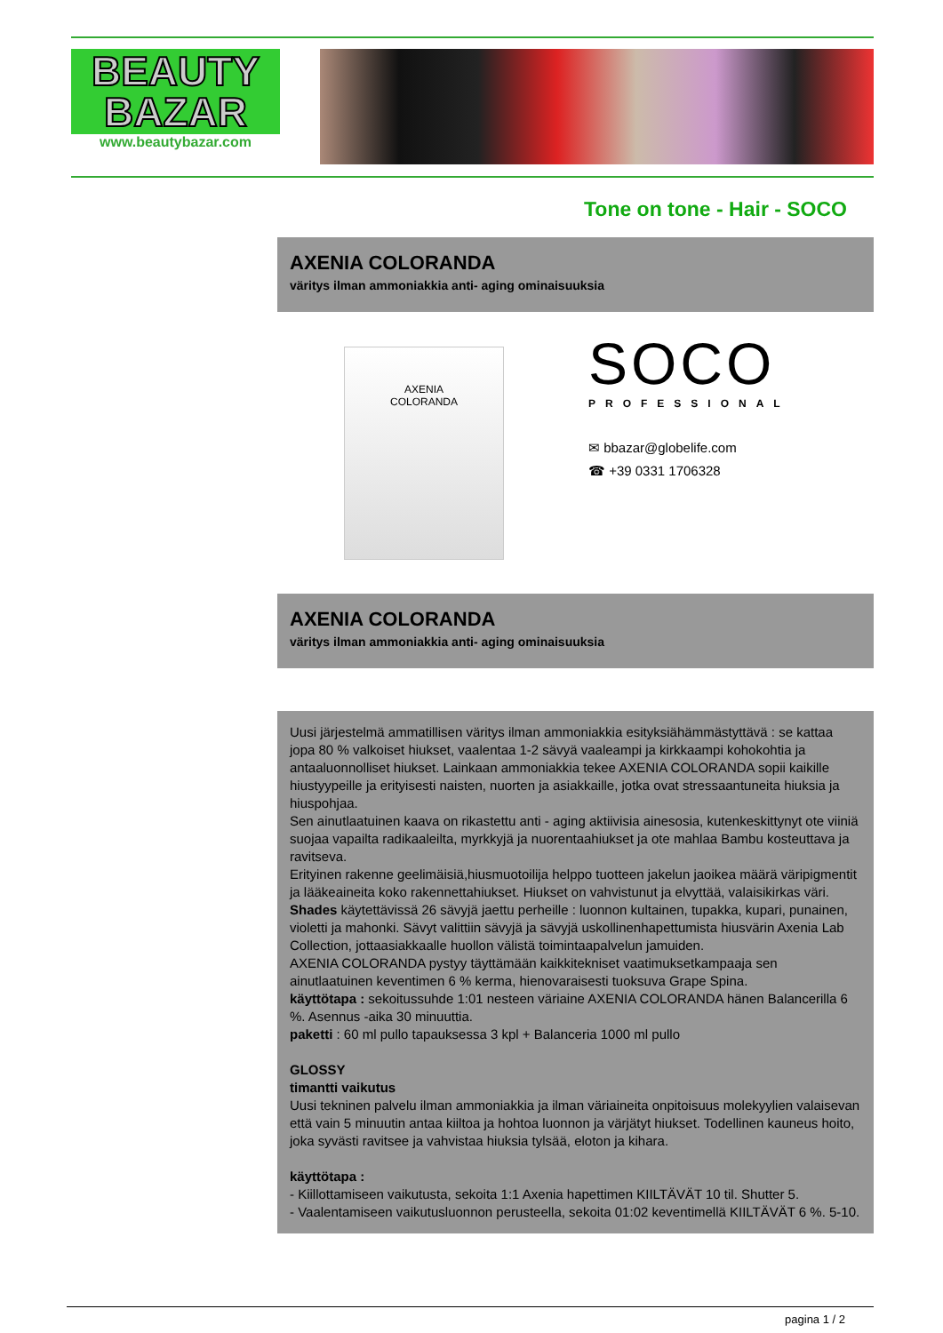BEAUTY
BAZAR
www.beautybazar.com
Tone on tone - Hair - SOCO
AXENIA COLORANDA
väritys ilman ammoniakkia anti- aging ominaisuuksia
AXENIA
COLORANDA
SOCO
PROFESSIONAL
✉ bbazar@globelife.com
☎ +39 0331 1706328
AXENIA COLORANDA
väritys ilman ammoniakkia anti- aging ominaisuuksia
Uusi järjestelmä ammatillisen väritys ilman ammoniakkia esityksiähämmästyttävä : se kattaa jopa 80 % valkoiset hiukset, vaalentaa 1-2 sävyä vaaleampi ja kirkkaampi kohokohtia ja antaaluonnolliset hiukset. Lainkaan ammoniakkia tekee AXENIA COLORANDA sopii kaikille hiustyypeille ja erityisesti naisten, nuorten ja asiakkaille, jotka ovat stressaantuneita hiuksia ja hiuspohjaa.
Sen ainutlaatuinen kaava on rikastettu anti - aging aktiivisia ainesosia, kutenkeskittynyt ote viiniä suojaa vapailta radikaaleilta, myrkkyjä ja nuorentaahiukset ja ote mahlaa Bambu kosteuttava ja ravitseva.
Erityinen rakenne geelimäisiä,hiusmuotoilija helppo tuotteen jakelun jaoikea määrä väripigmentit ja lääkeaineita koko rakennettahiukset. Hiukset on vahvistunut ja elvyttää, valaisikirkas väri.
Shades käytettävissä 26 sävyjä jaettu perheille : luonnon kultainen, tupakka, kupari, punainen, violetti ja mahonki. Sävyt valittiin sävyjä ja sävyjä uskollinenhapettumista hiusvärin Axenia Lab Collection, jottaasiakkaalle huollon välistä toimintaapalvelun jamuiden.
AXENIA COLORANDA pystyy täyttämään kaikkitekniset vaatimuksetkampaaja sen ainutlaatuinen keventimen 6 % kerma, hienovaraisesti tuoksuva Grape Spina.
käyttötapa : sekoitussuhde 1:01 nesteen väriaine AXENIA COLORANDA hänen Balancerilla 6 %. Asennus -aika 30 minuuttia.
paketti : 60 ml pullo tapauksessa 3 kpl + Balanceria 1000 ml pullo
GLOSSY
timantti vaikutus
Uusi tekninen palvelu ilman ammoniakkia ja ilman väriaineita onpitoisuus molekyylien valaisevan että vain 5 minuutin antaa kiiltoa ja hohtoa luonnon ja värjätyt hiukset. Todellinen kauneus hoito, joka syvästi ravitsee ja vahvistaa hiuksia tylsää, eloton ja kihara.
käyttötapa :
- Kiillottamiseen vaikutusta, sekoita 1:1 Axenia hapettimen KIILTÄVÄT 10 til. Shutter 5.
- Vaalentamiseen vaikutusluonnon perusteella, sekoita 01:02 keventimellä KIILTÄVÄT 6 %. 5-10.
pagina 1 / 2